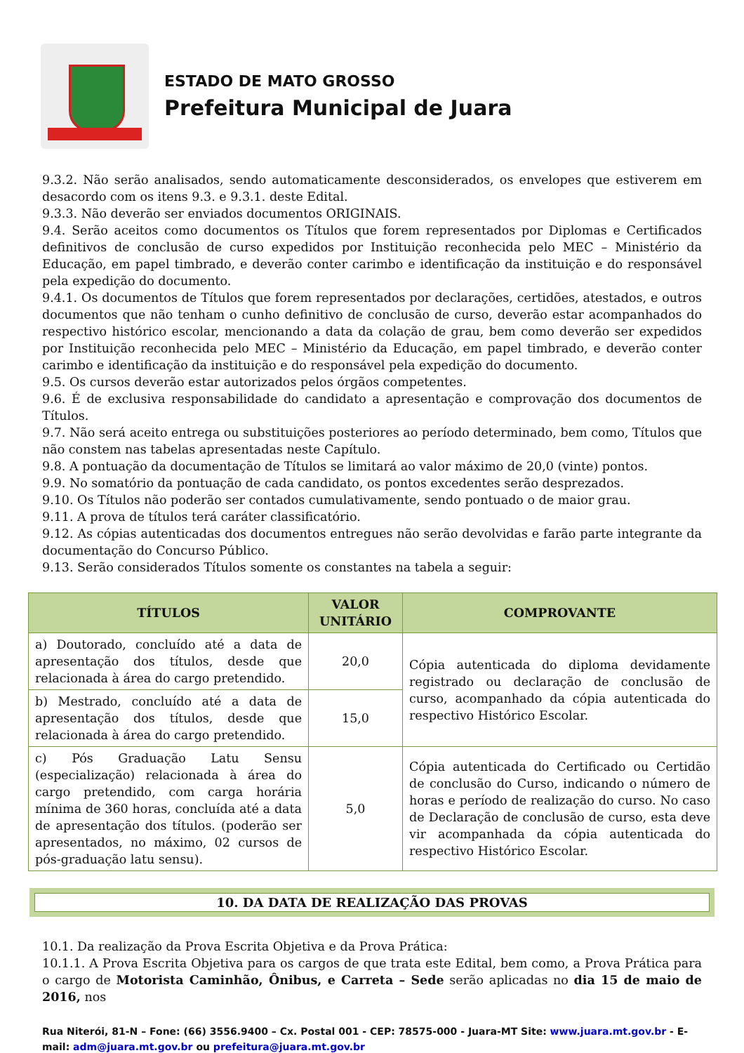ESTADO DE MATO GROSSO
Prefeitura Municipal de Juara
9.3.2. Não serão analisados, sendo automaticamente desconsiderados, os envelopes que estiverem em desacordo com os itens 9.3. e 9.3.1. deste Edital.
9.3.3. Não deverão ser enviados documentos ORIGINAIS.
9.4. Serão aceitos como documentos os Títulos que forem representados por Diplomas e Certificados definitivos de conclusão de curso expedidos por Instituição reconhecida pelo MEC – Ministério da Educação, em papel timbrado, e deverão conter carimbo e identificação da instituição e do responsável pela expedição do documento.
9.4.1. Os documentos de Títulos que forem representados por declarações, certidões, atestados, e outros documentos que não tenham o cunho definitivo de conclusão de curso, deverão estar acompanhados do respectivo histórico escolar, mencionando a data da colação de grau, bem como deverão ser expedidos por Instituição reconhecida pelo MEC – Ministério da Educação, em papel timbrado, e deverão conter carimbo e identificação da instituição e do responsável pela expedição do documento.
9.5. Os cursos deverão estar autorizados pelos órgãos competentes.
9.6. É de exclusiva responsabilidade do candidato a apresentação e comprovação dos documentos de Títulos.
9.7. Não será aceito entrega ou substituições posteriores ao período determinado, bem como, Títulos que não constem nas tabelas apresentadas neste Capítulo.
9.8. A pontuação da documentação de Títulos se limitará ao valor máximo de 20,0 (vinte) pontos.
9.9. No somatório da pontuação de cada candidato, os pontos excedentes serão desprezados.
9.10. Os Títulos não poderão ser contados cumulativamente, sendo pontuado o de maior grau.
9.11. A prova de títulos terá caráter classificatório.
9.12. As cópias autenticadas dos documentos entregues não serão devolvidas e farão parte integrante da documentação do Concurso Público.
9.13. Serão considerados Títulos somente os constantes na tabela a seguir:
| TÍTULOS | VALOR UNITÁRIO | COMPROVANTE |
| --- | --- | --- |
| a) Doutorado, concluído até a data de apresentação dos títulos, desde que relacionada à área do cargo pretendido. | 20,0 | Cópia autenticada do diploma devidamente registrado ou declaração de conclusão de curso, acompanhado da cópia autenticada do respectivo Histórico Escolar. |
| b) Mestrado, concluído até a data de apresentação dos títulos, desde que relacionada à área do cargo pretendido. | 15,0 | |
| c) Pós Graduação Latu Sensu (especialização) relacionada à área do cargo pretendido, com carga horária mínima de 360 horas, concluída até a data de apresentação dos títulos. (poderão ser apresentados, no máximo, 02 cursos de pós-graduação latu sensu). | 5,0 | Cópia autenticada do Certificado ou Certidão de conclusão do Curso, indicando o número de horas e período de realização do curso. No caso de Declaração de conclusão de curso, esta deve vir acompanhada da cópia autenticada do respectivo Histórico Escolar. |
10. DA DATA DE REALIZAÇÃO DAS PROVAS
10.1. Da realização da Prova Escrita Objetiva e da Prova Prática:
10.1.1. A Prova Escrita Objetiva para os cargos de que trata este Edital, bem como, a Prova Prática para o cargo de Motorista Caminhão, Ônibus, e Carreta – Sede serão aplicadas no dia 15 de maio de 2016, nos
Rua Niterói, 81-N – Fone: (66) 3556.9400 – Cx. Postal 001 - CEP: 78575-000 - Juara-MT Site: www.juara.mt.gov.br - E-mail: adm@juara.mt.gov.br ou prefeitura@juara.mt.gov.br